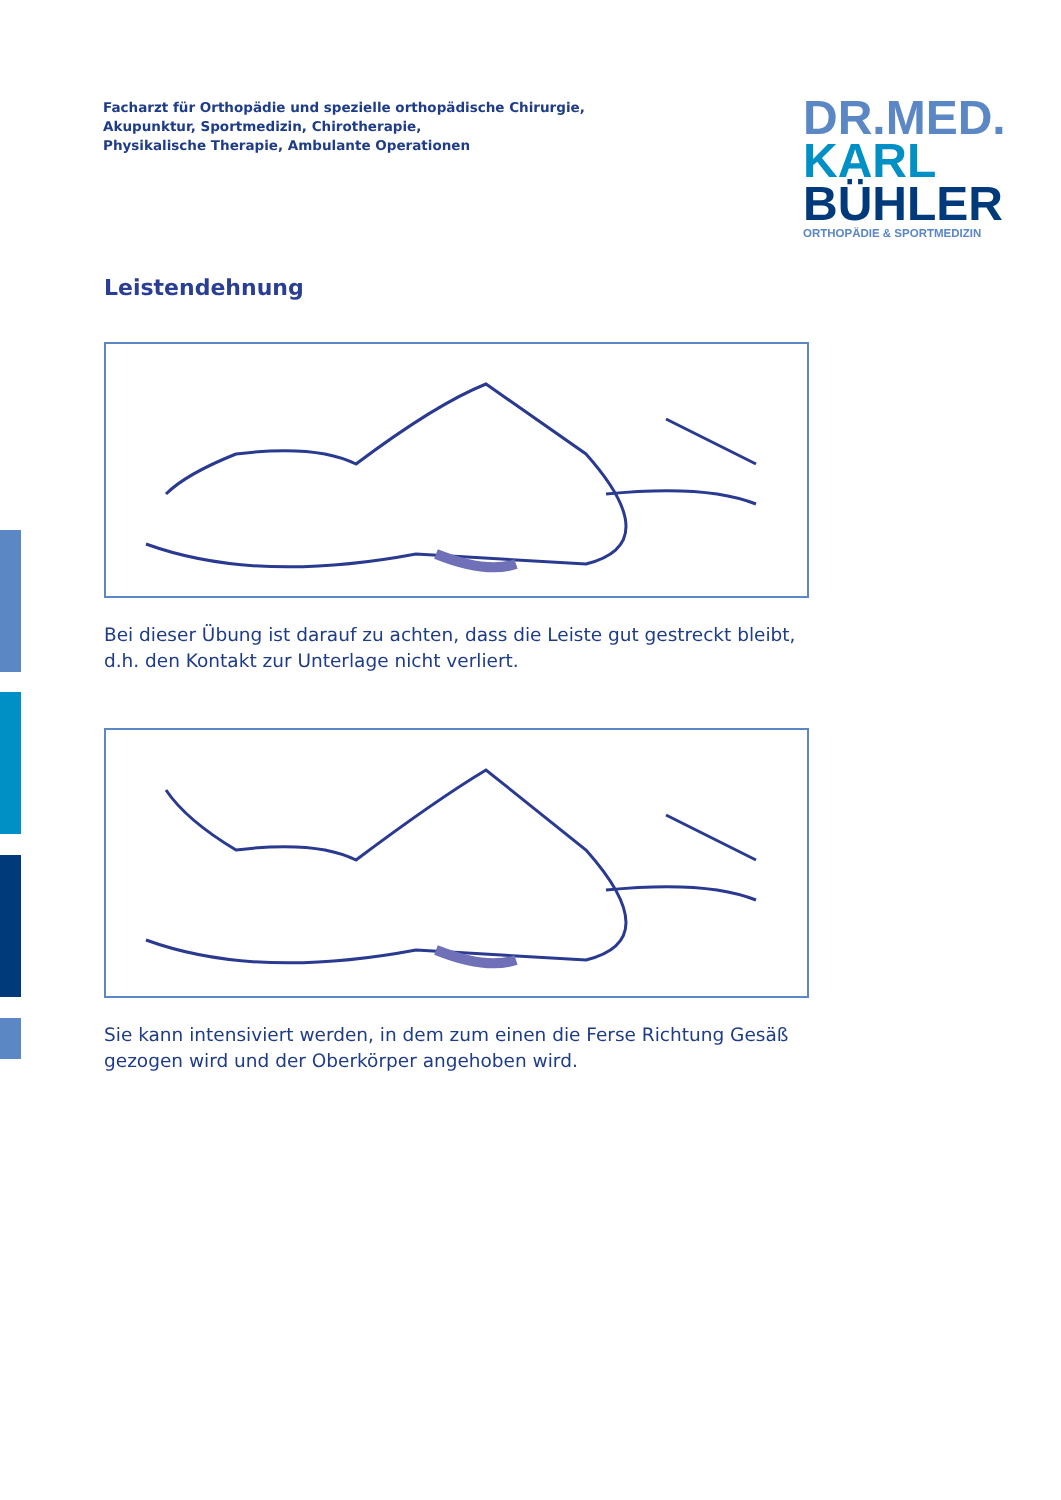Facharzt für Orthopädie und spezielle orthopädische Chirurgie,
Akupunktur, Sportmedizin, Chirotherapie,
Physikalische Therapie, Ambulante Operationen
DR.MED.
KARL
BÜHLER
ORTHOPÄDIE & SPORTMEDIZIN
Leistendehnung
Bei dieser Übung ist darauf zu achten, dass die Leiste gut gestreckt bleibt, d.h. den Kontakt zur Unterlage nicht verliert.
Sie kann intensiviert werden, in dem zum einen die Ferse Richtung Gesäß gezogen wird und der Oberkörper angehoben wird.